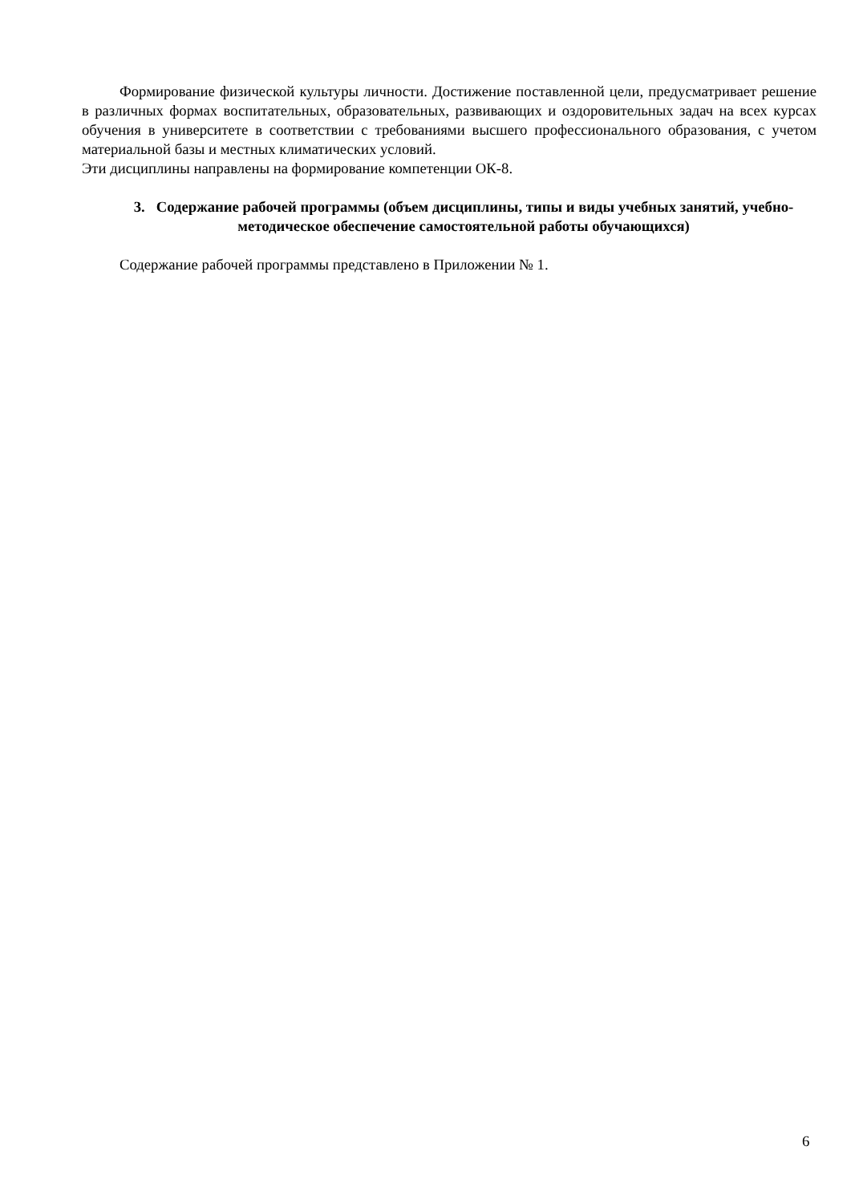Формирование физической культуры личности. Достижение поставленной цели, предусматривает решение в различных формах воспитательных, образовательных, развивающих и оздоровительных задач на всех курсах обучения в университете в соответствии с требованиями высшего профессионального образования, с учетом материальной базы и местных климатических условий.
Эти дисциплины направлены на формирование компетенции ОК-8.
3. Содержание рабочей программы (объем дисциплины, типы и виды учебных занятий, учебно-методическое обеспечение самостоятельной работы обучающихся)
Содержание рабочей программы представлено в Приложении № 1.
6